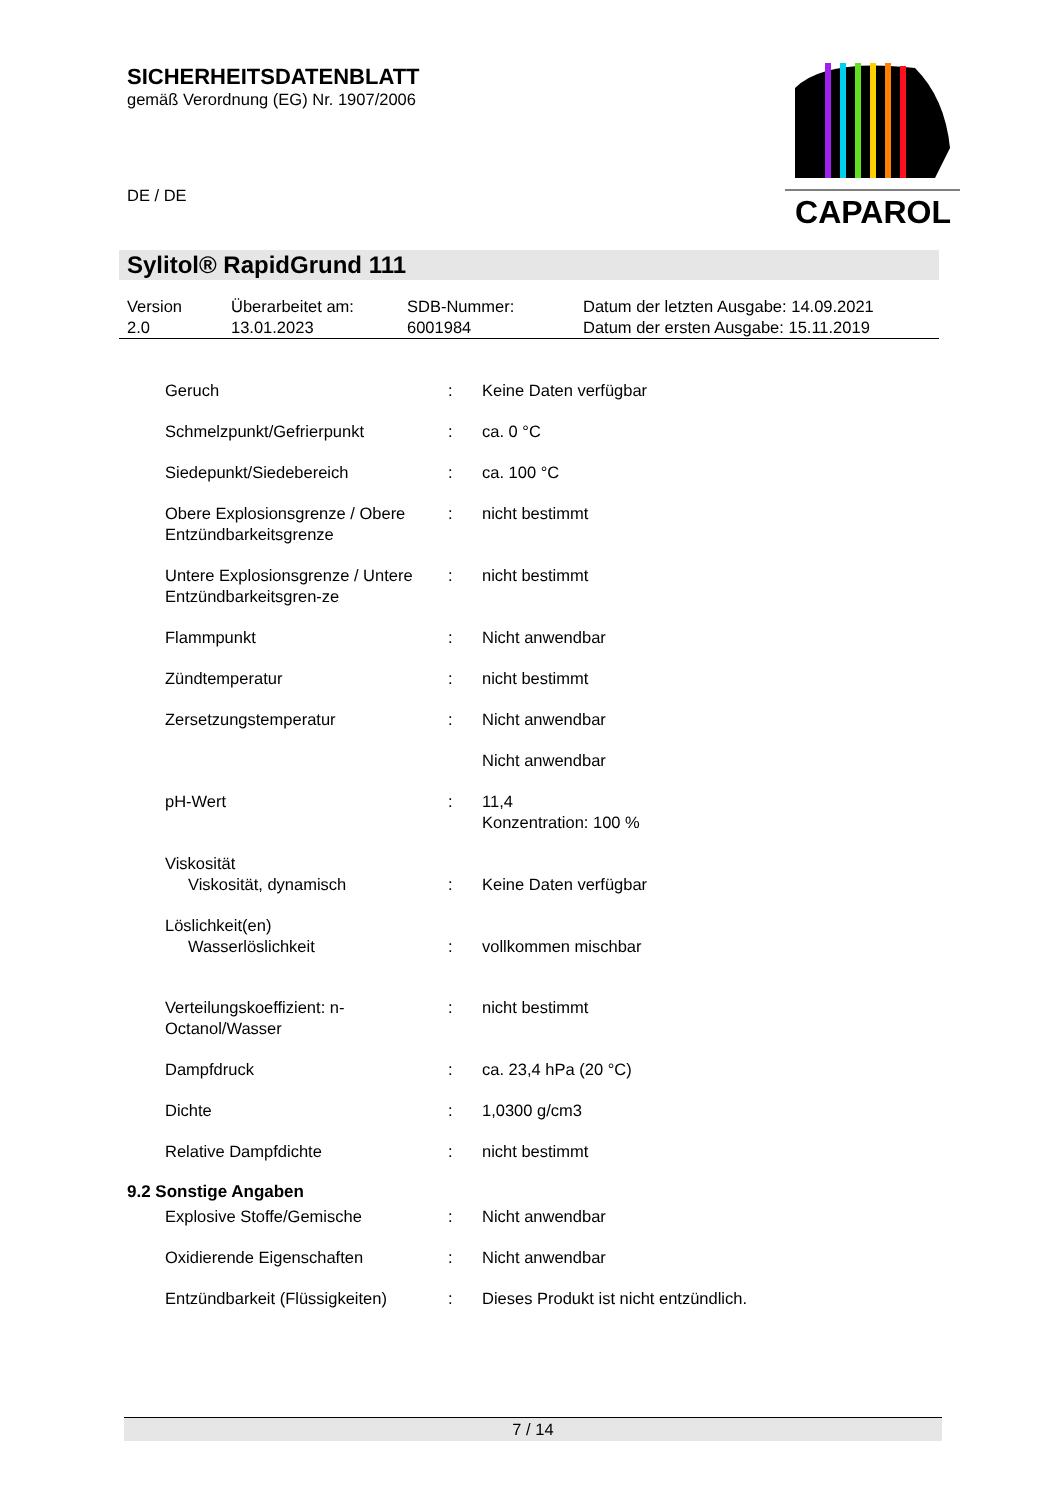SICHERHEITSDATENBLATT
gemäß Verordnung (EG) Nr. 1907/2006
CAPAROL
DE / DE
Sylitol® RapidGrund 111
| Version 2.0 | Überarbeitet am: 13.01.2023 | SDB-Nummer: 6001984 | Datum der letzten Ausgabe: 14.09.2021 Datum der ersten Ausgabe: 15.11.2019 |
| Geruch | : | Keine Daten verfügbar |
| Schmelzpunkt/Gefrierpunkt | : | ca. 0 °C |
| Siedepunkt/Siedebereich | : | ca. 100 °C |
| Obere Explosionsgrenze / Obere Entzündbarkeitsgrenze | : | nicht bestimmt |
| Untere Explosionsgrenze / Untere Entzündbarkeitsgren-ze | : | nicht bestimmt |
| Flammpunkt | : | Nicht anwendbar |
| Zündtemperatur | : | nicht bestimmt |
| Zersetzungstemperatur | : | Nicht anwendbar |
| | | Nicht anwendbar |
| pH-Wert | : | 11,4 Konzentration: 100 % |
| Viskosität Viskosität, dynamisch | : | Keine Daten verfügbar |
| Löslichkeit(en) Wasserlöslichkeit | : | vollkommen mischbar |
| Verteilungskoeffizient: n-Octanol/Wasser | : | nicht bestimmt |
| Dampfdruck | : | ca. 23,4 hPa (20 °C) |
| Dichte | : | 1,0300 g/cm3 |
| Relative Dampfdichte | : | nicht bestimmt |
9.2 Sonstige Angaben
| Explosive Stoffe/Gemische | : | Nicht anwendbar |
| Oxidierende Eigenschaften | : | Nicht anwendbar |
| Entzündbarkeit (Flüssigkeiten) | : | Dieses Produkt ist nicht entzündlich. |
7 / 14